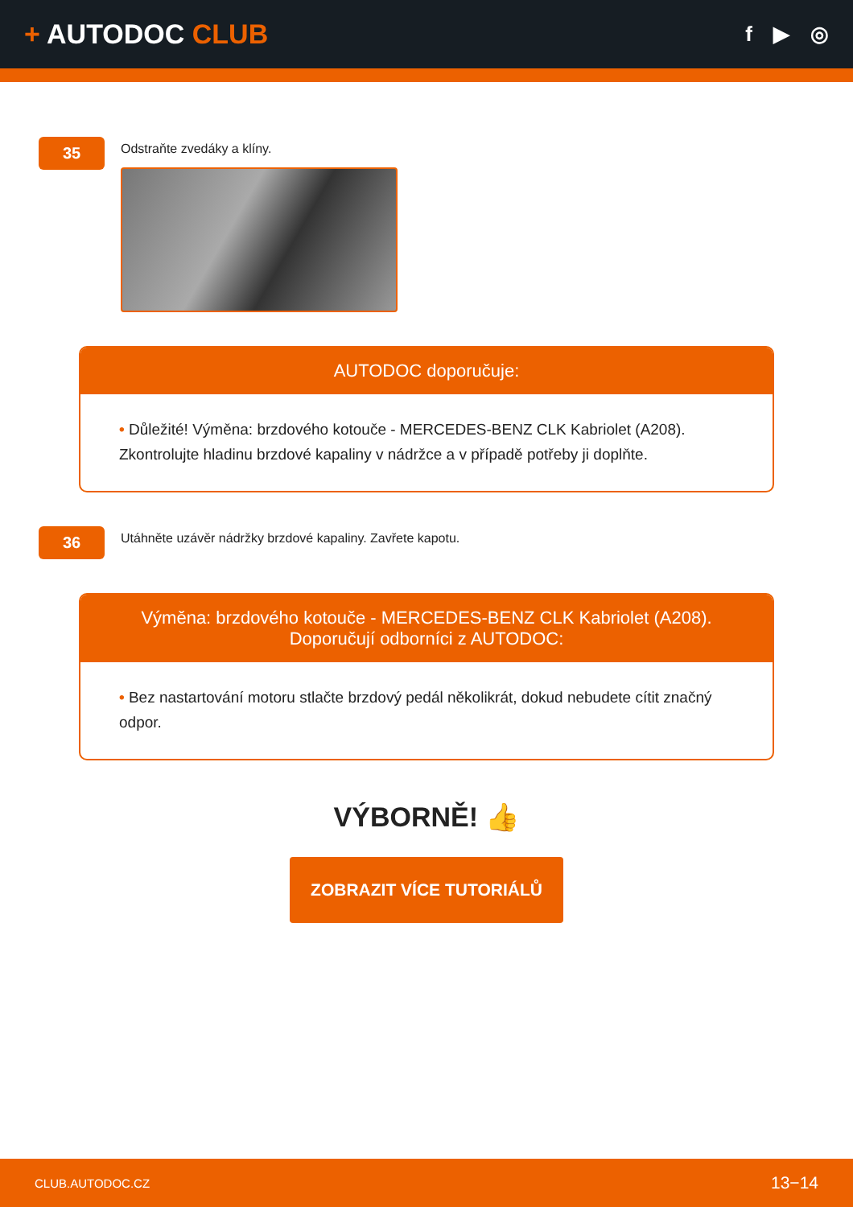+ AUTODOC CLUB
f ▶ ◎
35
Odstraňte zvedáky a klíny.
AUTODOC doporučuje:
• Důležité! Výměna: brzdového kotouče - MERCEDES-BENZ CLK Kabriolet (A208). Zkontrolujte hladinu brzdové kapaliny v nádržce a v případě potřeby ji doplňte.
36
Utáhněte uzávěr nádržky brzdové kapaliny. Zavřete kapotu.
Výměna: brzdového kotouče - MERCEDES-BENZ CLK Kabriolet (A208).
Doporučují odborníci z AUTODOC:
• Bez nastartování motoru stlačte brzdový pedál několikrát, dokud nebudete cítit značný odpor.
VÝBORNĚ! 👍
ZOBRAZIT VÍCE TUTORIÁLŮ
CLUB.AUTODOC.CZ 13−14